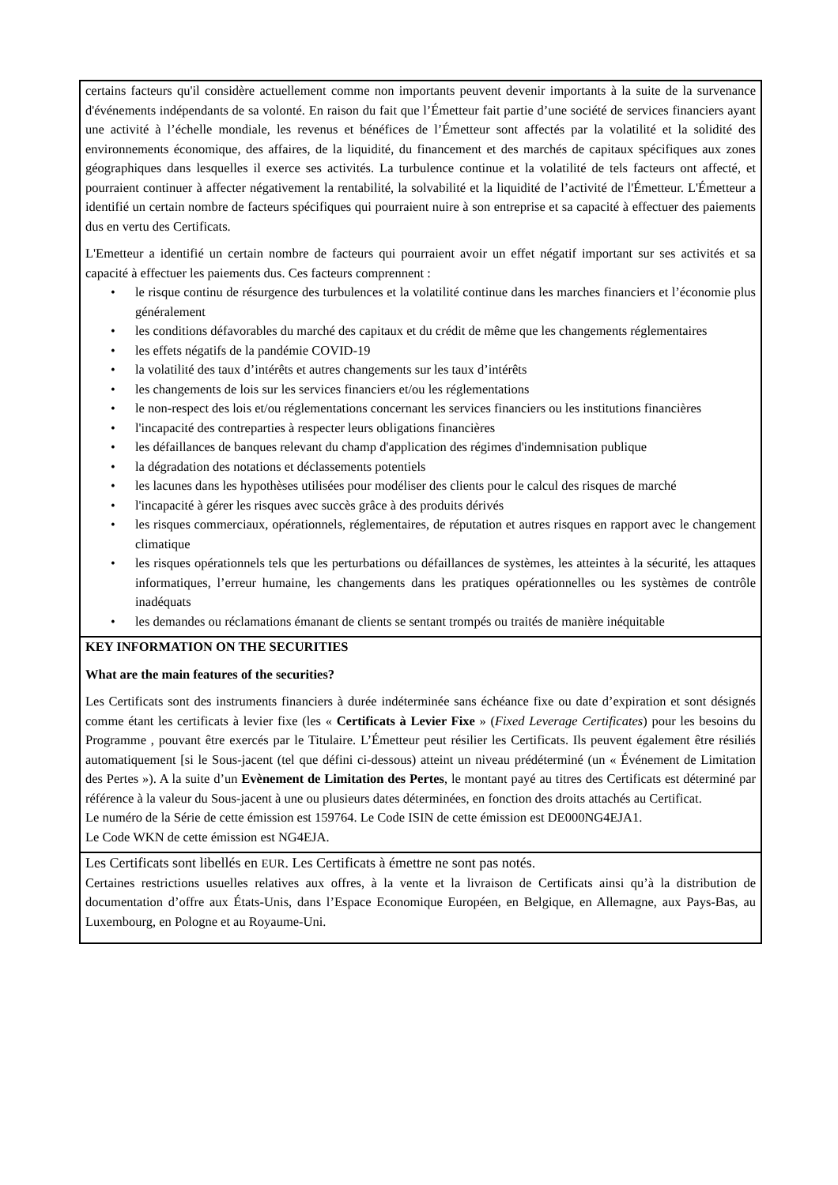certains facteurs qu'il considère actuellement comme non importants peuvent devenir importants à la suite de la survenance d'événements indépendants de sa volonté. En raison du fait que l’Émetteur fait partie d’une société de services financiers ayant une activité à l’échelle mondiale, les revenus et bénéfices de l’Émetteur sont affectés par la volatilité et la solidité des environnements économique, des affaires, de la liquidité, du financement et des marchés de capitaux spécifiques aux zones géographiques dans lesquelles il exerce ses activités. La turbulence continue et la volatilité de tels facteurs ont affecté, et pourraient continuer à affecter négativement la rentabilité, la solvabilité et la liquidité de l’activité de l'Émetteur. L'Émetteur a identifié un certain nombre de facteurs spécifiques qui pourraient nuire à son entreprise et sa capacité à effectuer des paiements dus en vertu des Certificats.
L'Emetteur a identifié un certain nombre de facteurs qui pourraient avoir un effet négatif important sur ses activités et sa capacité à effectuer les paiements dus. Ces facteurs comprennent :
• le risque continu de résurgence des turbulences et la volatilité continue dans les marches financiers et l’économie plus généralement
• les conditions défavorables du marché des capitaux et du crédit de même que les changements réglementaires
• les effets négatifs de la pandémie COVID-19
• la volatilité des taux d’intérêts et autres changements sur les taux d’intérêts
• les changements de lois sur les services financiers et/ou les réglementations
• le non-respect des lois et/ou réglementations concernant les services financiers ou les institutions financières
• l'incapacité des contreparties à respecter leurs obligations financières
• les défaillances de banques relevant du champ d'application des régimes d'indemnisation publique
• la dégradation des notations et déclassements potentiels
• les lacunes dans les hypothèses utilisées pour modéliser des clients pour le calcul des risques de marché
• l'incapacité à gérer les risques avec succès grâce à des produits dérivés
• les risques commerciaux, opérationnels, réglementaires, de réputation et autres risques en rapport avec le changement climatique
• les risques opérationnels tels que les perturbations ou défaillances de systèmes, les atteintes à la sécurité, les attaques informatiques, l’erreur humaine, les changements dans les pratiques opérationnelles ou les systèmes de contrôle inadéquats
• les demandes ou réclamations émanant de clients se sentant trompés ou traités de manière inéquitable
KEY INFORMATION ON THE SECURITIES
What are the main features of the securities?
Les Certificats sont des instruments financiers à durée indéterminée sans échéance fixe ou date d’expiration et sont désignés comme étant les certificats à levier fixe (les « Certificats à Levier Fixe » (Fixed Leverage Certificates) pour les besoins du Programme , pouvant être exercés par le Titulaire. L’Émetteur peut résilier les Certificats. Ils peuvent également être résiliés automatiquement [si le Sous-jacent (tel que défini ci-dessous) atteint un niveau prédéterminé (un « Événement de Limitation des Pertes »). A la suite d’un Evènement de Limitation des Pertes, le montant payé au titres des Certificats est déterminé par référence à la valeur du Sous-jacent à une ou plusieurs dates déterminées, en fonction des droits attachés au Certificat.
Le numéro de la Série de cette émission est 159764. Le Code ISIN de cette émission est DE000NG4EJA1.
Le Code WKN de cette émission est NG4EJA.
Les Certificats sont libellés en EUR. Les Certificats à émettre ne sont pas notés.
Certaines restrictions usuelles relatives aux offres, à la vente et la livraison de Certificats ainsi qu’à la distribution de documentation d’offre aux États-Unis, dans l’Espace Economique Européen, en Belgique, en Allemagne, aux Pays-Bas, au Luxembourg, en Pologne et au Royaume-Uni.